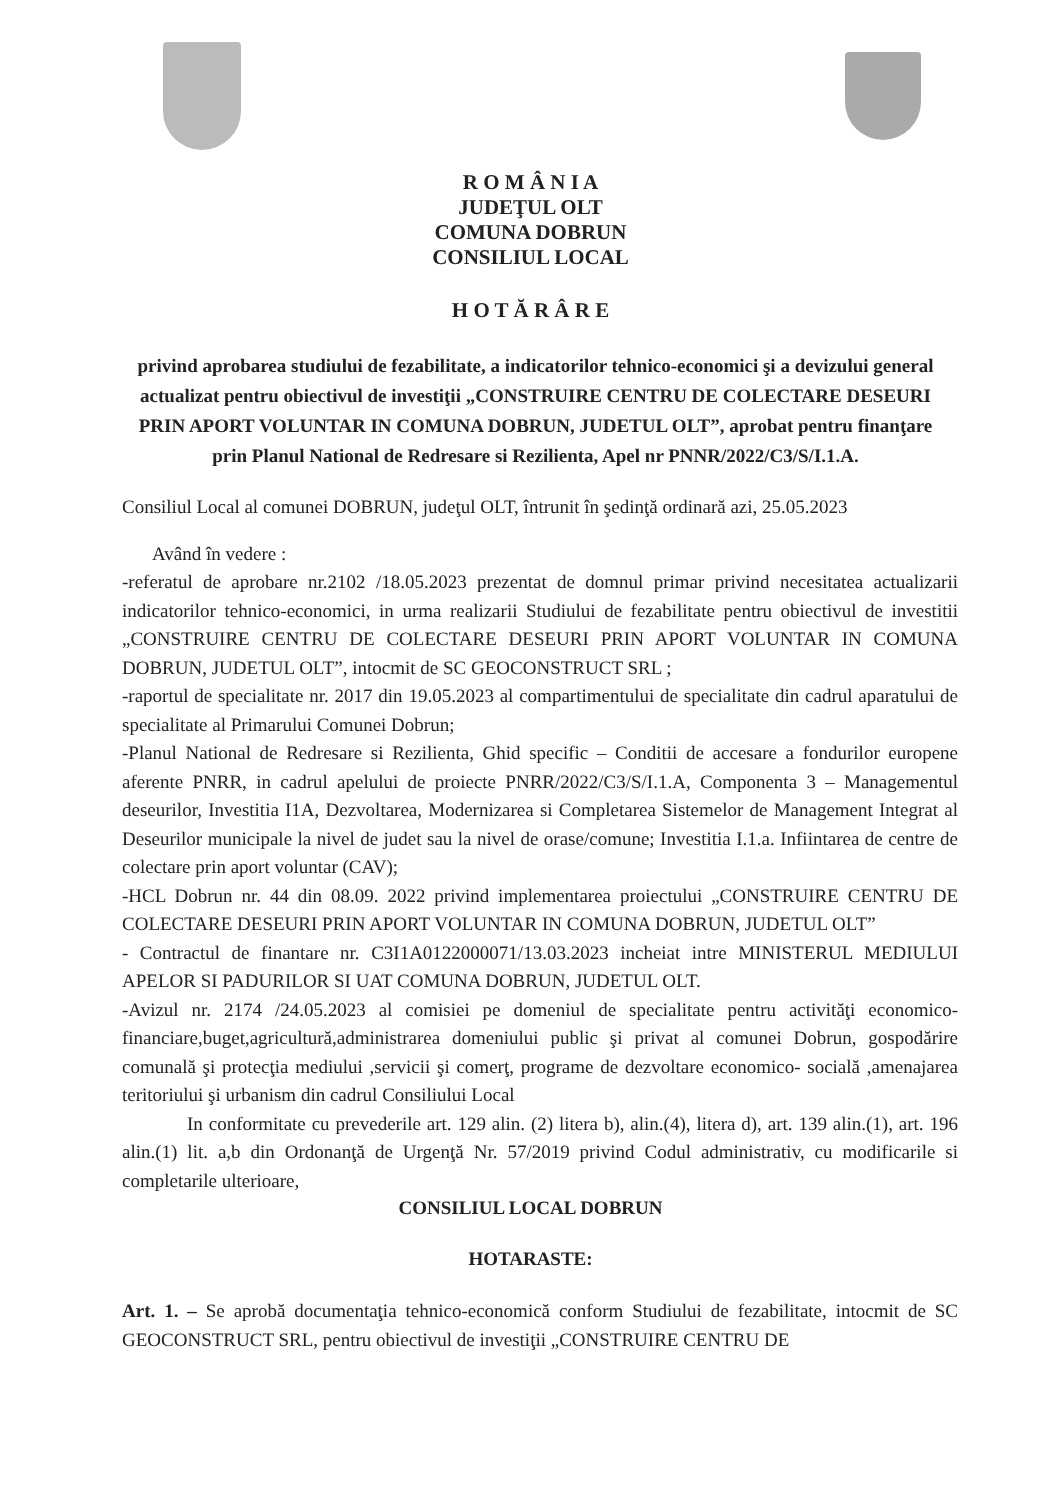R O M Â N I A
JUDEŢUL OLT
COMUNA DOBRUN
CONSILIUL LOCAL
H O T Ă R Â R E
privind aprobarea studiului de fezabilitate, a indicatorilor tehnico-economici şi a devizului general actualizat pentru obiectivul de investiţii „CONSTRUIRE CENTRU DE COLECTARE DESEURI PRIN APORT VOLUNTAR IN COMUNA DOBRUN, JUDETUL OLT”, aprobat pentru finanţare prin Planul National de Redresare si Rezilienta, Apel nr PNNR/2022/C3/S/I.1.A.
Consiliul Local al comunei DOBRUN, judeţul OLT, întrunit în şedinţă ordinară azi, 25.05.2023
Având în vedere :
-referatul de aprobare nr.2102 /18.05.2023 prezentat de domnul primar privind necesitatea actualizarii indicatorilor tehnico-economici, in urma realizarii Studiului de fezabilitate pentru obiectivul de investitii „CONSTRUIRE CENTRU DE COLECTARE DESEURI PRIN APORT VOLUNTAR IN COMUNA DOBRUN, JUDETUL OLT”, intocmit de SC GEOCONSTRUCT SRL ;
-raportul de specialitate nr. 2017 din 19.05.2023 al compartimentului de specialitate din cadrul aparatului de specialitate al Primarului Comunei Dobrun;
-Planul National de Redresare si Rezilienta, Ghid specific – Conditii de accesare a fondurilor europene aferente PNRR, in cadrul apelului de proiecte PNRR/2022/C3/S/I.1.A, Componenta 3 – Managementul deseurilor, Investitia I1A, Dezvoltarea, Modernizarea si Completarea Sistemelor de Management Integrat al Deseurilor municipale la nivel de judet sau la nivel de orase/comune; Investitia I.1.a. Infiintarea de centre de colectare prin aport voluntar (CAV);
-HCL Dobrun nr. 44 din 08.09. 2022 privind implementarea proiectului „CONSTRUIRE CENTRU DE COLECTARE DESEURI PRIN APORT VOLUNTAR IN COMUNA DOBRUN, JUDETUL OLT”
- Contractul de finantare nr. C3I1A0122000071/13.03.2023 incheiat intre MINISTERUL MEDIULUI APELOR SI PADURILOR SI UAT COMUNA DOBRUN, JUDETUL OLT.
-Avizul nr. 2174 /24.05.2023 al comisiei pe domeniul de specialitate pentru activităţi economico-financiare,buget,agricultură,administrarea domeniului public şi privat al comunei Dobrun, gospodărire comunală şi protecţia mediului ,servicii şi comerţ, programe de dezvoltare economico- socială ,amenajarea teritoriului şi urbanism din cadrul Consiliului Local
In conformitate cu prevederile art. 129 alin. (2) litera b), alin.(4), litera d), art. 139 alin.(1), art. 196 alin.(1) lit. a,b din Ordonanţă de Urgenţă Nr. 57/2019 privind Codul administrativ, cu modificarile si completarile ulterioare,
CONSILIUL LOCAL DOBRUN
HOTARASTE:
Art. 1. – Se aprobă documentaţia tehnico-economică conform Studiului de fezabilitate, intocmit de SC GEOCONSTRUCT SRL, pentru obiectivul de investiţii „CONSTRUIRE CENTRU DE